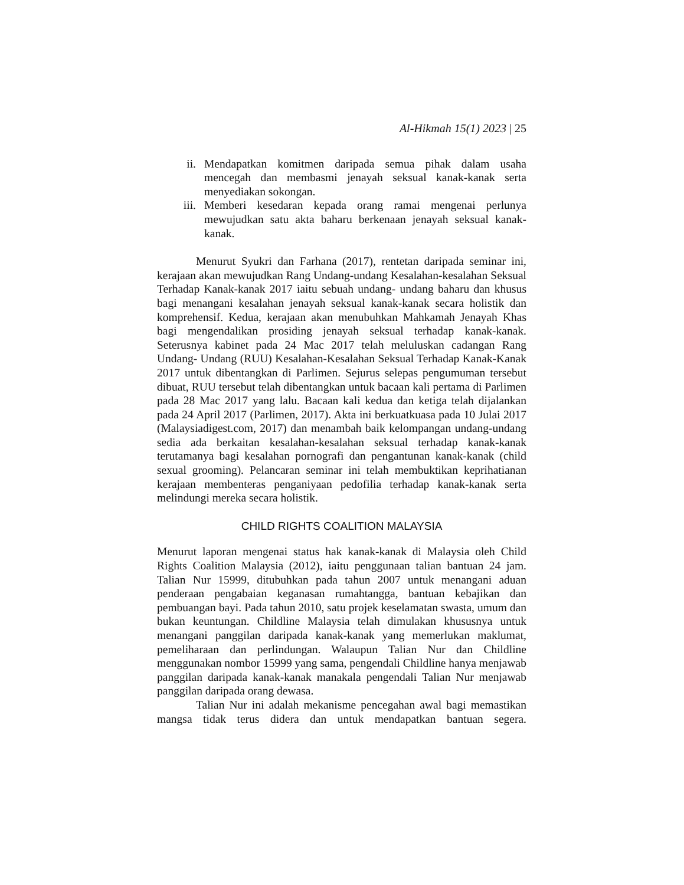Al-Hikmah 15(1) 2023 | 25
ii. Mendapatkan komitmen daripada semua pihak dalam usaha mencegah dan membasmi jenayah seksual kanak-kanak serta menyediakan sokongan.
iii. Memberi kesedaran kepada orang ramai mengenai perlunya mewujudkan satu akta baharu berkenaan jenayah seksual kanak-kanak.
Menurut Syukri dan Farhana (2017), rentetan daripada seminar ini, kerajaan akan mewujudkan Rang Undang-undang Kesalahan-kesalahan Seksual Terhadap Kanak-kanak 2017 iaitu sebuah undang- undang baharu dan khusus bagi menangani kesalahan jenayah seksual kanak-kanak secara holistik dan komprehensif. Kedua, kerajaan akan menubuhkan Mahkamah Jenayah Khas bagi mengendalikan prosiding jenayah seksual terhadap kanak-kanak. Seterusnya kabinet pada 24 Mac 2017 telah meluluskan cadangan Rang Undang- Undang (RUU) Kesalahan-Kesalahan Seksual Terhadap Kanak-Kanak 2017 untuk dibentangkan di Parlimen. Sejurus selepas pengumuman tersebut dibuat, RUU tersebut telah dibentangkan untuk bacaan kali pertama di Parlimen pada 28 Mac 2017 yang lalu. Bacaan kali kedua dan ketiga telah dijalankan pada 24 April 2017 (Parlimen, 2017). Akta ini berkuatkuasa pada 10 Julai 2017 (Malaysiadigest.com, 2017) dan menambah baik kelompangan undang-undang sedia ada berkaitan kesalahan-kesalahan seksual terhadap kanak-kanak terutamanya bagi kesalahan pornografi dan pengantunan kanak-kanak (child sexual grooming). Pelancaran seminar ini telah membuktikan keprihatianan kerajaan membenteras penganiyaan pedofilia terhadap kanak-kanak serta melindungi mereka secara holistik.
CHILD RIGHTS COALITION MALAYSIA
Menurut laporan mengenai status hak kanak-kanak di Malaysia oleh Child Rights Coalition Malaysia (2012), iaitu penggunaan talian bantuan 24 jam. Talian Nur 15999, ditubuhkan pada tahun 2007 untuk menangani aduan penderaan pengabaian keganasan rumahtangga, bantuan kebajikan dan pembuangan bayi. Pada tahun 2010, satu projek keselamatan swasta, umum dan bukan keuntungan. Childline Malaysia telah dimulakan khususnya untuk menangani panggilan daripada kanak-kanak yang memerlukan maklumat, pemeliharaan dan perlindungan. Walaupun Talian Nur dan Childline menggunakan nombor 15999 yang sama, pengendali Childline hanya menjawab panggilan daripada kanak-kanak manakala pengendali Talian Nur menjawab panggilan daripada orang dewasa.
Talian Nur ini adalah mekanisme pencegahan awal bagi memastikan mangsa tidak terus didera dan untuk mendapatkan bantuan segera.